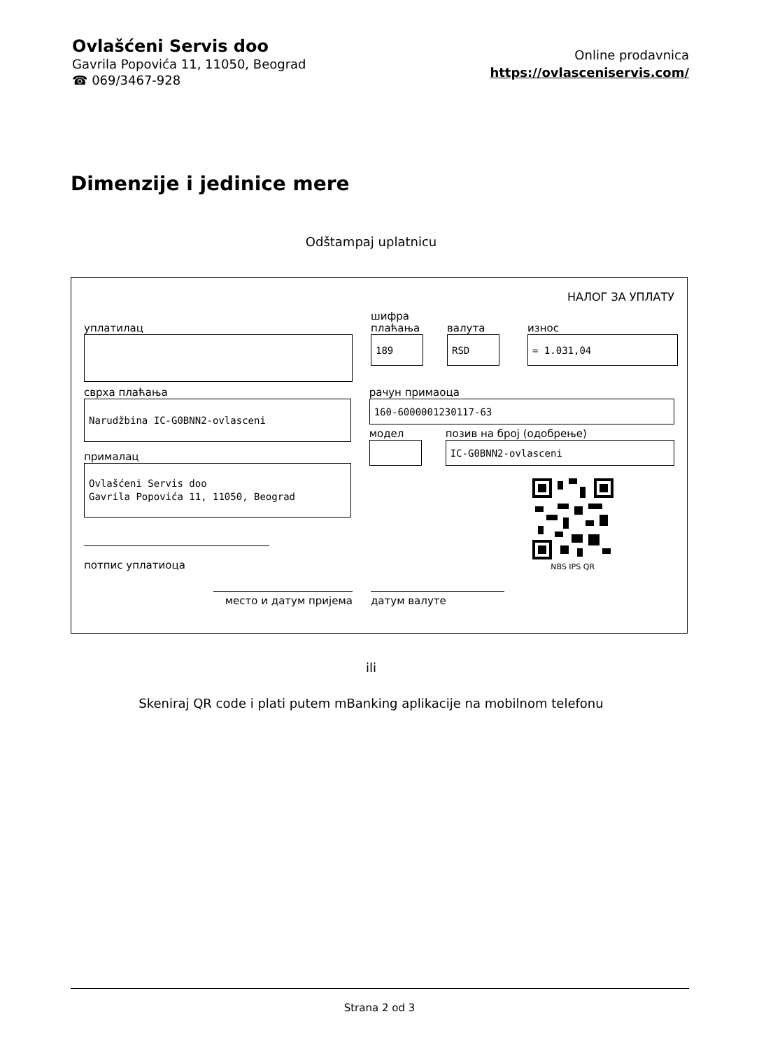Ovlašćeni Servis doo
Gavrila Popovića 11, 11050, Beograd
☎ 069/3467-928
Online prodavnica
https://ovlasceniservis.com/
Dimenzije i jedinice mere
Odštampaj uplatnicu
НАЛОГ ЗА УПЛАТУ
уплатилац
шифра
плаћања
валута
износ
189
RSD
= 1.031,04
сврха плаћања
Narudžbina IC-G0BNN2-ovlasceni
прималац
Ovlašćeni Servis doo
Gavrila Popovića 11, 11050, Beograd
потпис уплатиоца
рачун примаоца
160-6000001230117-63
модел позив на број (одобрење)
IC-G0BNN2-ovlasceni
NBS IPS QR
место и датум пријема датум валуте
ili
Skeniraj QR code i plati putem mBanking aplikacije na mobilnom telefonu
Strana 2 od 3